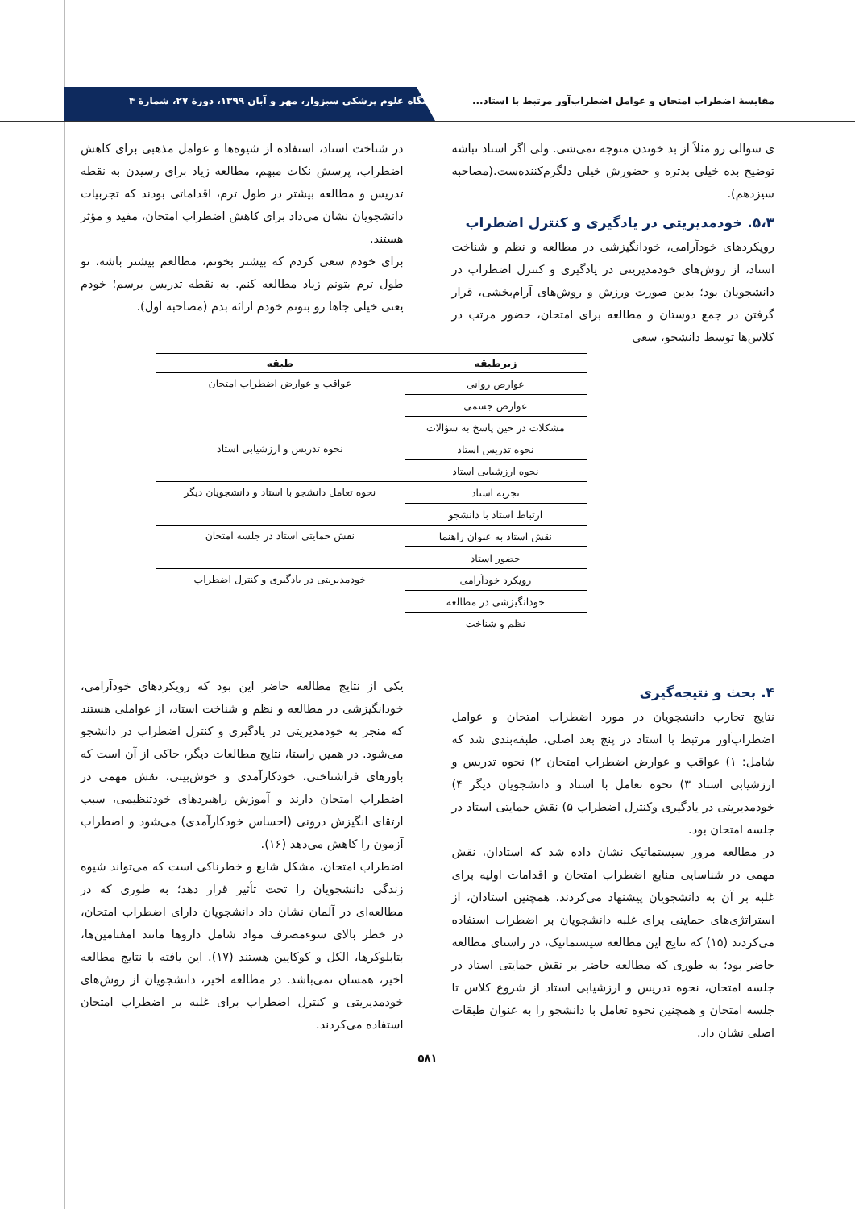مقایسهٔ اضطراب امتحان و عوامل اضطراب‌آور مرتبط با استاد... دانشگاه علوم پزشکی سبزوار، مهر و آبان ۱۳۹۹، دورهٔ ۲۷، شمارهٔ ۴
ی سوالی رو مثلاً از بد خوندن متوجه نمی‌شی. ولی اگر استاد نباشه توضیح بده خیلی بدتره و حضورش خیلی دلگرم‌کننده‌ست.(مصاحبه سیزدهم).
۵،۳. خودمدیریتی در یادگیری و کنترل اضطراب
رویکردهای خودآرامی، خودانگیزشی در مطالعه و نظم و شناخت استاد، از روش‌های خودمدیریتی در یادگیری و کنترل اضطراب در دانشجویان بود؛ بدین صورت ورزش و روش‌های آرام‌بخشی، قرار گرفتن در جمع دوستان و مطالعه برای امتحان، حضور مرتب در کلاس‌ها توسط دانشجو، سعی
در شناخت استاد، استفاده از شیوه‌ها و عوامل مذهبی برای کاهش اضطراب، پرسش نکات مبهم، مطالعه زیاد برای رسیدن به نقطه تدریس و مطالعه بیشتر در طول ترم، اقداماتی بودند که تجربیات دانشجویان نشان می‌داد برای کاهش اضطراب امتحان، مفید و مؤثر هستند.
برای خودم سعی کردم که بیشتر بخونم، مطالعم بیشتر باشه، تو طول ترم بتونم زیاد مطالعه کنم. به نقطه تدریس برسم؛ خودم یعنی خیلی جاها رو بتونم خودم ارائه بدم (مصاحبه اول).
| زیرطبقه | طبقه |
| --- | --- |
| عوارض روانی | عواقب و عوارض اضطراب امتحان |
| عوارض جسمی | |
| مشکلات در حین پاسخ به سؤالات | |
| نحوه تدریس استاد | نحوه تدریس و ارزشیابی استاد |
| نحوه ارزشیابی استاد | |
| تجربه استاد | نحوه تعامل دانشجو با استاد و دانشجویان دیگر |
| ارتباط استاد با دانشجو | |
| نقش استاد به عنوان راهنما | نقش حمایتی استاد در جلسه امتحان |
| حضور استاد | |
| رویکرد خودآرامی | خودمدیریتی در یادگیری و کنترل اضطراب |
| خودانگیزشی در مطالعه | |
| نظم و شناخت | |
۴. بحث و نتیجه‌گیری
نتایج تجارب دانشجویان در مورد اضطراب امتحان و عوامل اضطراب‌آور مرتبط با استاد در پنج بعد اصلی، طبقه‌بندی شد که شامل: ۱) عواقب و عوارض اضطراب امتحان ۲) نحوه تدریس و ارزشیابی استاد ۳) نحوه تعامل با استاد و دانشجویان دیگر ۴) خودمدیریتی در یادگیری وکنترل اضطراب ۵) نقش حمایتی استاد در جلسه امتحان بود.
در مطالعه مرور سیستماتیک نشان داده شد که استادان، نقش مهمی در شناسایی منابع اضطراب امتحان و اقدامات اولیه برای غلبه بر آن به دانشجویان پیشنهاد می‌کردند. همچنین استادان، از استراتژی‌های حمایتی برای غلبه دانشجویان بر اضطراب استفاده می‌کردند (۱۵) که نتایج این مطالعه سیستماتیک، در راستای مطالعه حاضر بود؛ به طوری که مطالعه حاضر بر نقش حمایتی استاد در جلسه امتحان، نحوه تدریس و ارزشیابی استاد از شروع کلاس تا جلسه امتحان و همچنین نحوه تعامل با دانشجو را به عنوان طبقات اصلی نشان داد.
یکی از نتایج مطالعه حاضر این بود که رویکردهای خودآرامی، خودانگیزشی در مطالعه و نظم و شناخت استاد، از عواملی هستند که منجر به خودمدیریتی در یادگیری و کنترل اضطراب در دانشجو می‌شود. در همین راستا، نتایج مطالعات دیگر، حاکی از آن است که باورهای فراشناختی، خودکارآمدی و خوش‌بینی، نقش مهمی در اضطراب امتحان دارند و آموزش راهبردهای خودتنظیمی، سبب ارتقای انگیزش درونی (احساس خودکارآمدی) می‌شود و اضطراب آزمون را کاهش می‌دهد (۱۶).
اضطراب امتحان، مشکل شایع و خطرناکی است که می‌تواند شیوه زندگی دانشجویان را تحت تأثیر قرار دهد؛ به طوری که در مطالعه‌ای در آلمان نشان داد دانشجویان دارای اضطراب امتحان، در خطر بالای سوءمصرف مواد شامل داروها مانند امفتامین‌ها، بتابلوکرها، الکل و کوکایین هستند (۱۷). این یافته با نتایج مطالعه اخیر، همسان نمی‌باشد. در مطالعه اخیر، دانشجویان از روش‌های خودمدیریتی و کنترل اضطراب برای غلبه بر اضطراب امتحان استفاده می‌کردند.
۵۸۱